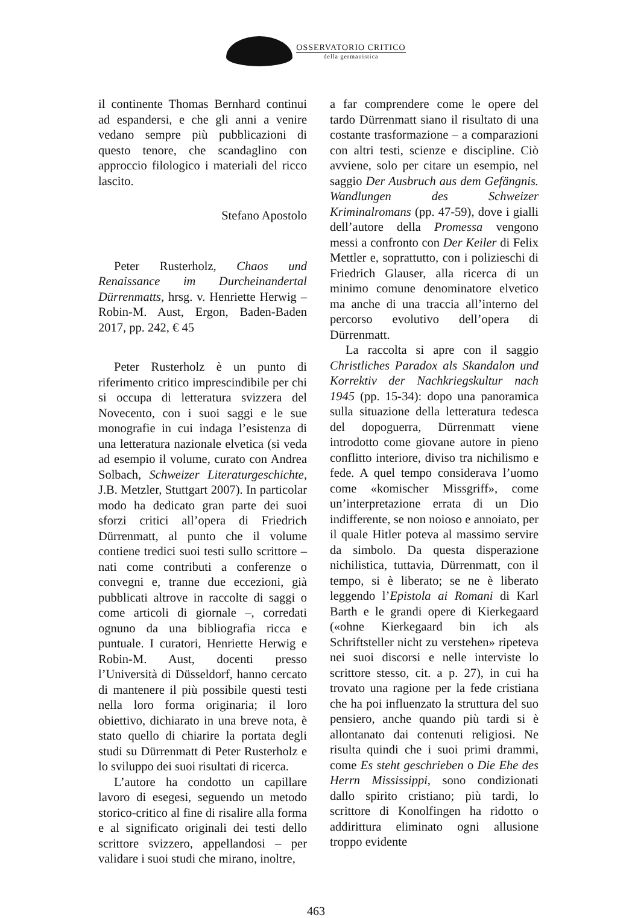OSSERVATORIO CRITICO
della germanistica
il continente Thomas Bernhard continui ad espandersi, e che gli anni a venire vedano sempre più pubblicazioni di questo tenore, che scandaglino con approccio filologico i materiali del ricco lascito.
Stefano Apostolo
Peter Rusterholz, Chaos und Renaissance im Durcheinandertal Dürrenmatts, hrsg. v. Henriette Herwig – Robin-M. Aust, Ergon, Baden-Baden 2017, pp. 242, € 45
Peter Rusterholz è un punto di riferimento critico imprescindibile per chi si occupa di letteratura svizzera del Novecento, con i suoi saggi e le sue monografie in cui indaga l’esistenza di una letteratura nazionale elvetica (si veda ad esempio il volume, curato con Andrea Solbach, Schweizer Literaturgeschichte, J.B. Metzler, Stuttgart 2007). In particolar modo ha dedicato gran parte dei suoi sforzi critici all’opera di Friedrich Dürrenmatt, al punto che il volume contiene tredici suoi testi sullo scrittore – nati come contributi a conferenze o convegni e, tranne due eccezioni, già pubblicati altrove in raccolte di saggi o come articoli di giornale –, corredati ognuno da una bibliografia ricca e puntuale. I curatori, Henriette Herwig e Robin-M. Aust, docenti presso l’Università di Düsseldorf, hanno cercato di mantenere il più possibile questi testi nella loro forma originaria; il loro obiettivo, dichiarato in una breve nota, è stato quello di chiarire la portata degli studi su Dürrenmatt di Peter Rusterholz e lo sviluppo dei suoi risultati di ricerca.
L’autore ha condotto un capillare lavoro di esegesi, seguendo un metodo storico-critico al fine di risalire alla forma e al significato originali dei testi dello scrittore svizzero, appellandosi – per validare i suoi studi che mirano, inoltre,
a far comprendere come le opere del tardo Dürrenmatt siano il risultato di una costante trasformazione – a comparazioni con altri testi, scienze e discipline. Ciò avviene, solo per citare un esempio, nel saggio Der Ausbruch aus dem Gefängnis. Wandlungen des Schweizer Kriminalromans (pp. 47-59), dove i gialli dell’autore della Promessa vengono messi a confronto con Der Keiler di Felix Mettler e, soprattutto, con i polizieschi di Friedrich Glauser, alla ricerca di un minimo comune denominatore elvetico ma anche di una traccia all’interno del percorso evolutivo dell’opera di Dürrenmatt.
La raccolta si apre con il saggio Christliches Paradox als Skandalon und Korrektiv der Nachkriegskultur nach 1945 (pp. 15-34): dopo una panoramica sulla situazione della letteratura tedesca del dopoguerra, Dürrenmatt viene introdotto come giovane autore in pieno conflitto interiore, diviso tra nichilismo e fede. A quel tempo considerava l’uomo come «komischer Missgriff», come un’interpretazione errata di un Dio indifferente, se non noioso e annoiato, per il quale Hitler poteva al massimo servire da simbolo. Da questa disperazione nichilistica, tuttavia, Dürrenmatt, con il tempo, si è liberato; se ne è liberato leggendo l’Epistola ai Romani di Karl Barth e le grandi opere di Kierkegaard («ohne Kierkegaard bin ich als Schriftsteller nicht zu verstehen» ripeteva nei suoi discorsi e nelle interviste lo scrittore stesso, cit. a p. 27), in cui ha trovato una ragione per la fede cristiana che ha poi influenzato la struttura del suo pensiero, anche quando più tardi si è allontanato dai contenuti religiosi. Ne risulta quindi che i suoi primi drammi, come Es steht geschrieben o Die Ehe des Herrn Mississippi, sono condizionati dallo spirito cristiano; più tardi, lo scrittore di Konolfingen ha ridotto o addirittura eliminato ogni allusione troppo evidente
463